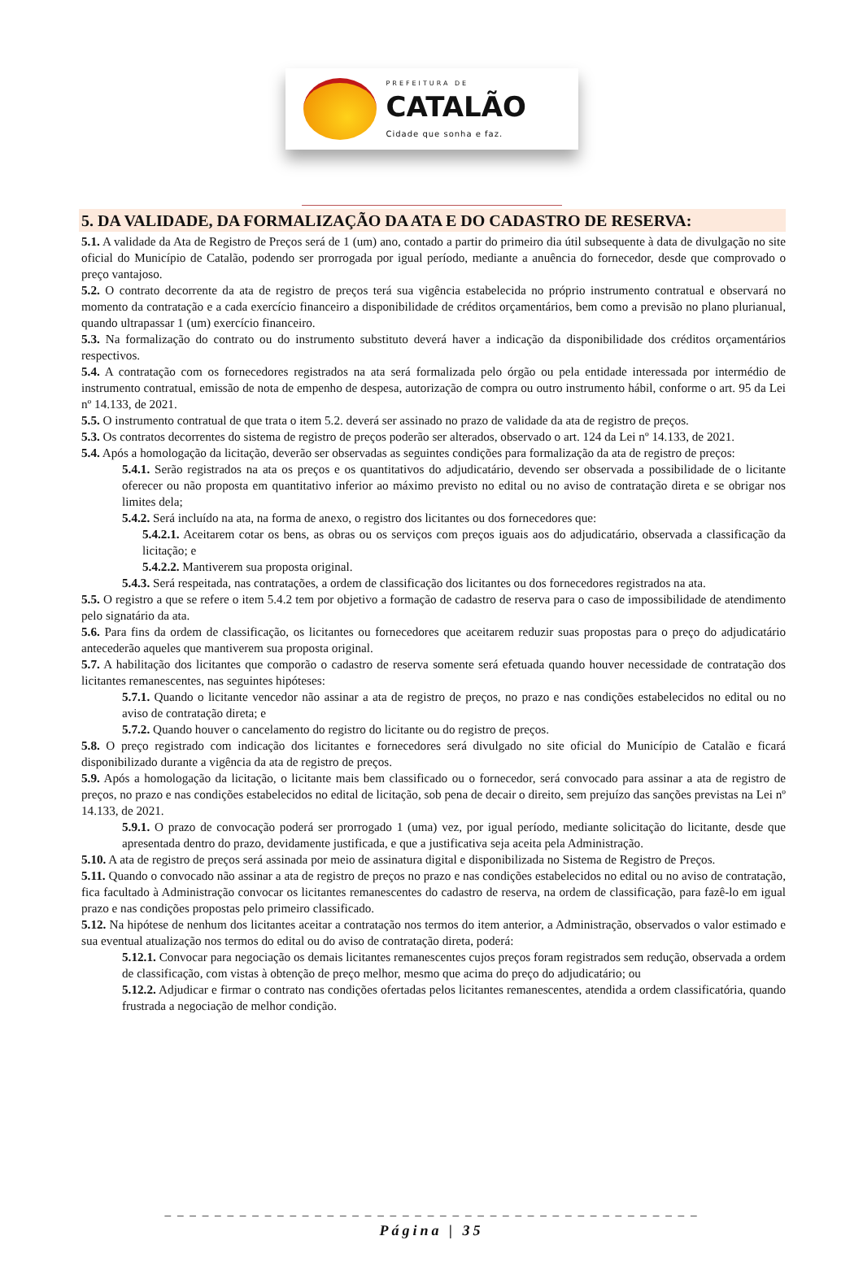PREFEITURA DE
CATALÃO
Cidade que sonha e faz.
5. DA VALIDADE, DA FORMALIZAÇÃO DA ATA E DO CADASTRO DE RESERVA:
5.1. A validade da Ata de Registro de Preços será de 1 (um) ano, contado a partir do primeiro dia útil subsequente à data de divulgação no site oficial do Município de Catalão, podendo ser prorrogada por igual período, mediante a anuência do fornecedor, desde que comprovado o preço vantajoso.
5.2. O contrato decorrente da ata de registro de preços terá sua vigência estabelecida no próprio instrumento contratual e observará no momento da contratação e a cada exercício financeiro a disponibilidade de créditos orçamentários, bem como a previsão no plano plurianual, quando ultrapassar 1 (um) exercício financeiro.
5.3. Na formalização do contrato ou do instrumento substituto deverá haver a indicação da disponibilidade dos créditos orçamentários respectivos.
5.4. A contratação com os fornecedores registrados na ata será formalizada pelo órgão ou pela entidade interessada por intermédio de instrumento contratual, emissão de nota de empenho de despesa, autorização de compra ou outro instrumento hábil, conforme o art. 95 da Lei nº 14.133, de 2021.
5.5. O instrumento contratual de que trata o item 5.2. deverá ser assinado no prazo de validade da ata de registro de preços.
5.3. Os contratos decorrentes do sistema de registro de preços poderão ser alterados, observado o art. 124 da Lei nº 14.133, de 2021.
5.4. Após a homologação da licitação, deverão ser observadas as seguintes condições para formalização da ata de registro de preços:
5.4.1. Serão registrados na ata os preços e os quantitativos do adjudicatário, devendo ser observada a possibilidade de o licitante oferecer ou não proposta em quantitativo inferior ao máximo previsto no edital ou no aviso de contratação direta e se obrigar nos limites dela;
5.4.2. Será incluído na ata, na forma de anexo, o registro dos licitantes ou dos fornecedores que:
5.4.2.1. Aceitarem cotar os bens, as obras ou os serviços com preços iguais aos do adjudicatário, observada a classificação da licitação; e
5.4.2.2. Mantiverem sua proposta original.
5.4.3. Será respeitada, nas contratações, a ordem de classificação dos licitantes ou dos fornecedores registrados na ata.
5.5. O registro a que se refere o item 5.4.2 tem por objetivo a formação de cadastro de reserva para o caso de impossibilidade de atendimento pelo signatário da ata.
5.6. Para fins da ordem de classificação, os licitantes ou fornecedores que aceitarem reduzir suas propostas para o preço do adjudicatário antecederão aqueles que mantiverem sua proposta original.
5.7. A habilitação dos licitantes que comporão o cadastro de reserva somente será efetuada quando houver necessidade de contratação dos licitantes remanescentes, nas seguintes hipóteses:
5.7.1. Quando o licitante vencedor não assinar a ata de registro de preços, no prazo e nas condições estabelecidos no edital ou no aviso de contratação direta; e
5.7.2. Quando houver o cancelamento do registro do licitante ou do registro de preços.
5.8. O preço registrado com indicação dos licitantes e fornecedores será divulgado no site oficial do Município de Catalão e ficará disponibilizado durante a vigência da ata de registro de preços.
5.9. Após a homologação da licitação, o licitante mais bem classificado ou o fornecedor, será convocado para assinar a ata de registro de preços, no prazo e nas condições estabelecidos no edital de licitação, sob pena de decair o direito, sem prejuízo das sanções previstas na Lei nº 14.133, de 2021.
5.9.1. O prazo de convocação poderá ser prorrogado 1 (uma) vez, por igual período, mediante solicitação do licitante, desde que apresentada dentro do prazo, devidamente justificada, e que a justificativa seja aceita pela Administração.
5.10. A ata de registro de preços será assinada por meio de assinatura digital e disponibilizada no Sistema de Registro de Preços.
5.11. Quando o convocado não assinar a ata de registro de preços no prazo e nas condições estabelecidos no edital ou no aviso de contratação, fica facultado à Administração convocar os licitantes remanescentes do cadastro de reserva, na ordem de classificação, para fazê-lo em igual prazo e nas condições propostas pelo primeiro classificado.
5.12. Na hipótese de nenhum dos licitantes aceitar a contratação nos termos do item anterior, a Administração, observados o valor estimado e sua eventual atualização nos termos do edital ou do aviso de contratação direta, poderá:
5.12.1. Convocar para negociação os demais licitantes remanescentes cujos preços foram registrados sem redução, observada a ordem de classificação, com vistas à obtenção de preço melhor, mesmo que acima do preço do adjudicatário; ou
5.12.2. Adjudicar e firmar o contrato nas condições ofertadas pelos licitantes remanescentes, atendida a ordem classificatória, quando frustrada a negociação de melhor condição.
_ _ _ _ _ _ _ _ _ _ _ _ _ _ _ _ _ _ _ _ _ _ _ _ _ _ _ _ _ _ _ _ _ _ _ _ _ _ _ _ _ _ _
Página | 35